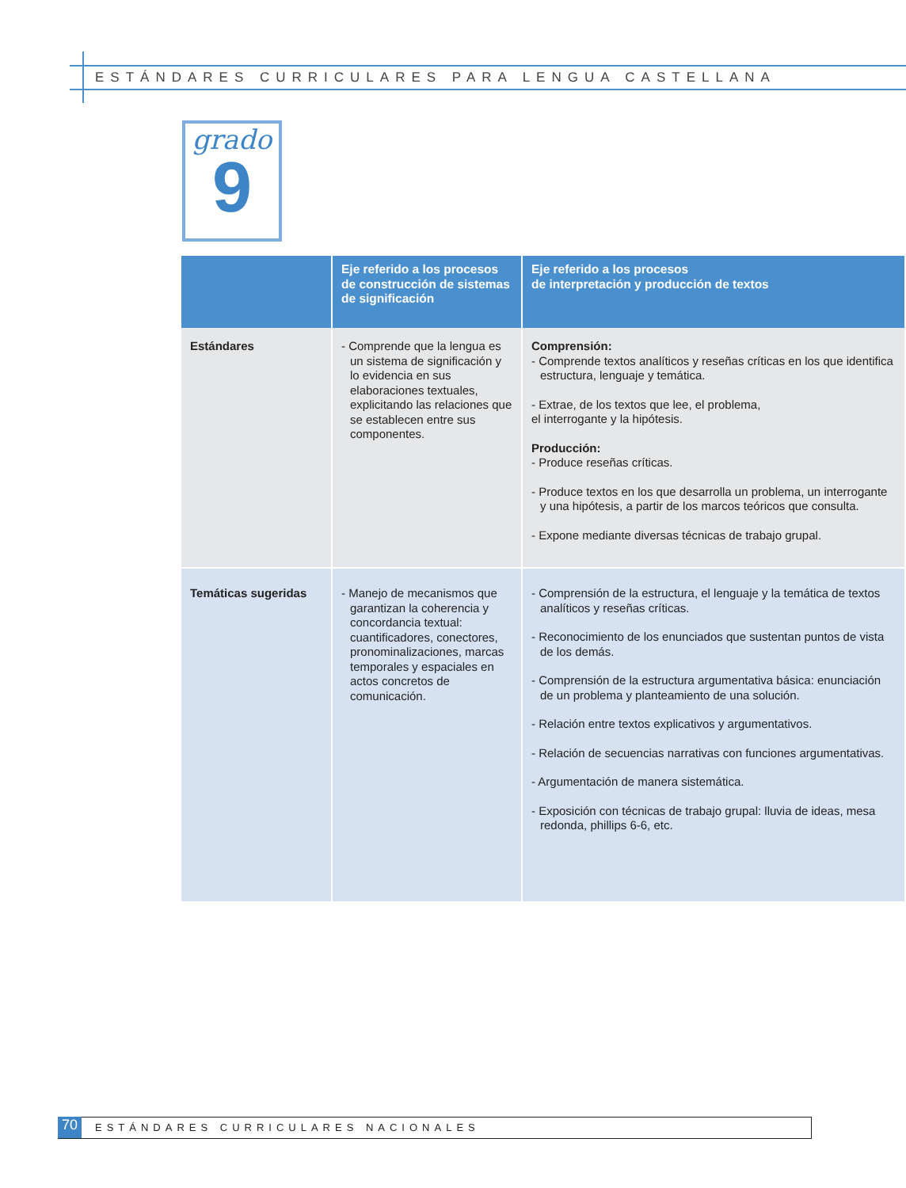ESTÁNDARES CURRICULARES PARA LENGUA CASTELLANA
grado
9
| | Eje referido a los procesos de construcción de sistemas de significación | Eje referido a los procesos de interpretación y producción de textos |
| --- | --- | --- |
| Estándares | - Comprende que la lengua es un sistema de significación y lo evidencia en sus elaboraciones textuales, explicitando las relaciones que se establecen entre sus componentes. | Comprensión: - Comprende textos analíticos y reseñas críticas en los que identifica estructura, lenguaje y temática. - Extrae, de los textos que lee, el problema, el interrogante y la hipótesis. Producción: - Produce reseñas críticas. - Produce textos en los que desarrolla un problema, un interrogante y una hipótesis, a partir de los marcos teóricos que consulta. - Expone mediante diversas técnicas de trabajo grupal. |
| Temáticas sugeridas | - Manejo de mecanismos que garantizan la coherencia y concordancia textual: cuantificadores, conectores, pronominalizaciones, marcas temporales y espaciales en actos concretos de comunicación. | - Comprensión de la estructura, el lenguaje y la temática de textos analíticos y reseñas críticas. - Reconocimiento de los enunciados que sustentan puntos de vista de los demás. - Comprensión de la estructura argumentativa básica: enunciación de un problema y planteamiento de una solución. - Relación entre textos explicativos y argumentativos. - Relación de secuencias narrativas con funciones argumentativas. - Argumentación de manera sistemática. - Exposición con técnicas de trabajo grupal: lluvia de ideas, mesa redonda, phillips 6-6, etc. |
70
ESTÁNDARES CURRICULARES NACIONALES